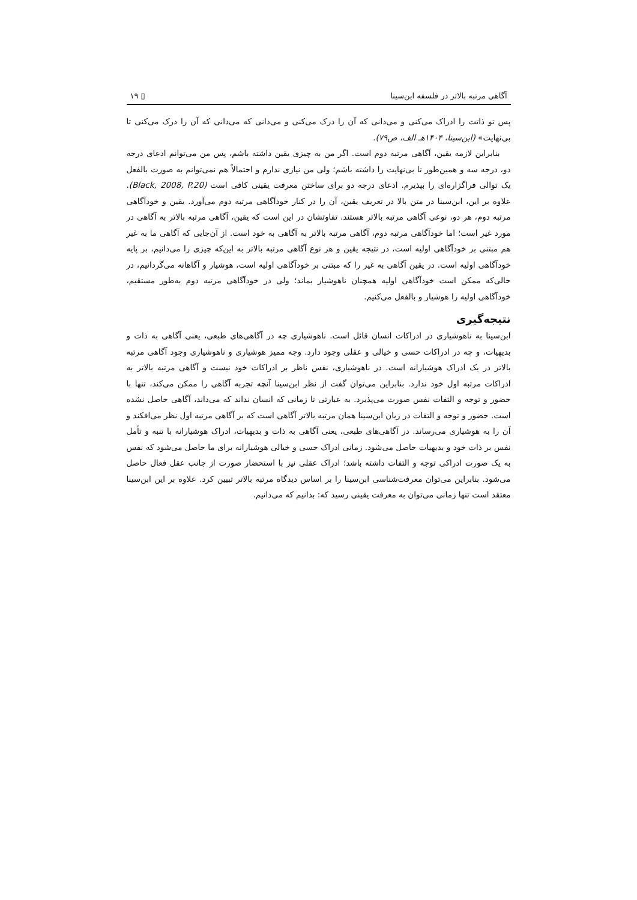آگاهی مرتبه بالاتر در فلسفه ابن‌سینا ▯ ۱۹
پس تو ذاتت را ادراک می‌کنی و می‌دانی که آن را درک می‌کنی و می‌دانی که می‌دانی که آن را درک می‌کنی تا بی‌نهایت» (ابن‌سینا، ۱۴۰۴هـ الف، ص۷۹).
بنابراین لازمه یقین، آگاهی مرتبه دوم است. اگر من به چیزی یقین داشته باشم، پس من می‌توانم ادعای درجه دو، درجه سه و همین‌طور تا بی‌نهایت را داشته باشم؛ ولی من نیازی ندارم و احتمالاً هم نمی‌توانم به صورت بالفعل یک توالی فراگزاره‌ای را بپذیرم. ادعای درجه دو برای ساختن معرفت یقینی کافی است (Black, 2008, P.20). علاوه بر این، ابن‌سینا در متن بالا در تعریف یقین، آن را در کنار خودآگاهی مرتبه دوم می‌آورد. یقین و خودآگاهی مرتبه دوم، هر دو، نوعی آگاهی مرتبه بالاتر هستند. تفاوتشان در این است که یقین، آگاهی مرتبه بالاتر به آگاهی در مورد غیر است؛ اما خودآگاهی مرتبه دوم، آگاهی مرتبه بالاتر به آگاهی به خود است. از آن‌جایی که آگاهی ما به غیر هم مبتنی بر خودآگاهی اولیه است، در نتیجه یقین و هر نوع آگاهی مرتبه بالاتر به این‌که چیزی را می‌دانیم، بر پایه خودآگاهی اولیه است. در یقین آگاهی به غیر را که مبتنی بر خودآگاهی اولیه است، هوشیار و آگاهانه می‌گردانیم، در حالی‌که ممکن است خودآگاهی اولیه همچنان ناهوشیار بماند؛ ولی در خودآگاهی مرتبه دوم به‌طور مستقیم، خودآگاهی اولیه را هوشیار و بالفعل می‌کنیم.
نتیجه‌گیری
ابن‌سینا به ناهوشیاری در ادراکات انسان قائل است. ناهوشیاری چه در آگاهی‌های طبعی، یعنی آگاهی به ذات و بدیهیات، و چه در ادراکات حسی و خیالی و عقلی وجود دارد. وجه ممیز هوشیاری و ناهوشیاری وجود آگاهی مرتبه بالاتر در یک ادراک هوشیارانه است. در ناهوشیاری، نفس ناظر بر ادراکات خود نیست و آگاهی مرتبه بالاتر به ادراکات مرتبه اول خود ندارد. بنابراین می‌توان گفت از نظر ابن‌سینا آنچه تجربه آگاهی را ممکن می‌کند، تنها با حضور و توجه و التفات نفس صورت می‌پذیرد. به عبارتی تا زمانی که انسان نداند که می‌داند، آگاهی حاصل نشده است. حضور و توجه و التفات در زبان ابن‌سینا همان مرتبه بالاتر آگاهی است که بر آگاهی مرتبه اول نظر می‌افکند و آن را به هوشیاری می‌رساند. در آگاهی‌های طبعی، یعنی آگاهی به ذات و بدیهیات، ادراک هوشیارانه با تنبه و تأمل نفس بر ذات خود و بدیهیات حاصل می‌شود. زمانی ادراک حسی و خیالی هوشیارانه برای ما حاصل می‌شود که نفس به یک صورت ادراکی توجه و التفات داشته باشد؛ ادراک عقلی نیز با استحضار صورت از جانب عقل فعال حاصل می‌شود. بنابراین می‌توان معرفت‌شناسی ابن‌سینا را بر اساس دیدگاه مرتبه بالاتر تبیین کرد. علاوه بر این ابن‌سینا معتقد است تنها زمانی می‌توان به معرفت یقینی رسید که: بدانیم که می‌دانیم.